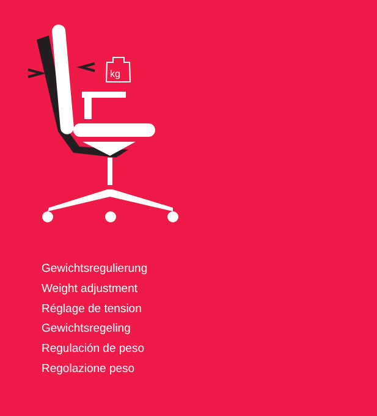kg
Gewichtsregulierung
Weight adjustment
Réglage de tension
Gewichtsregeling
Regulación de peso
Regolazione peso